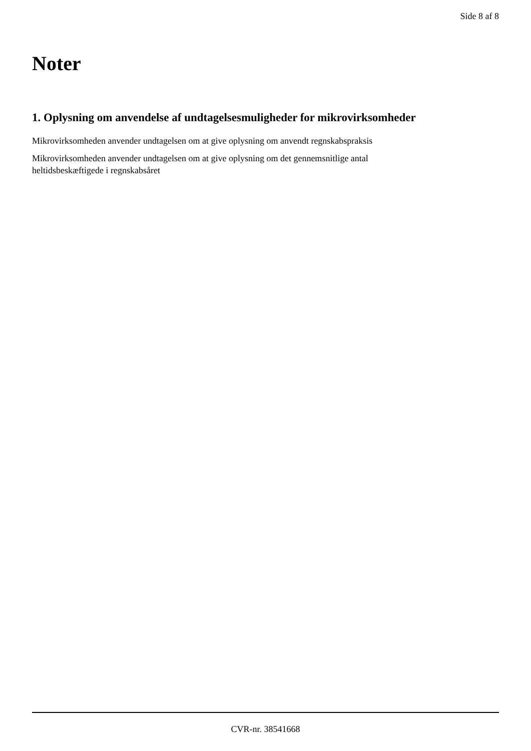Side 8 af 8
Noter
1. Oplysning om anvendelse af undtagelsesmuligheder for mikrovirksomheder
Mikrovirksomheden anvender undtagelsen om at give oplysning om anvendt regnskabspraksis
Mikrovirksomheden anvender undtagelsen om at give oplysning om det gennemsnitlige antal
heltidsbeskæftigede i regnskabsåret
CVR-nr. 38541668